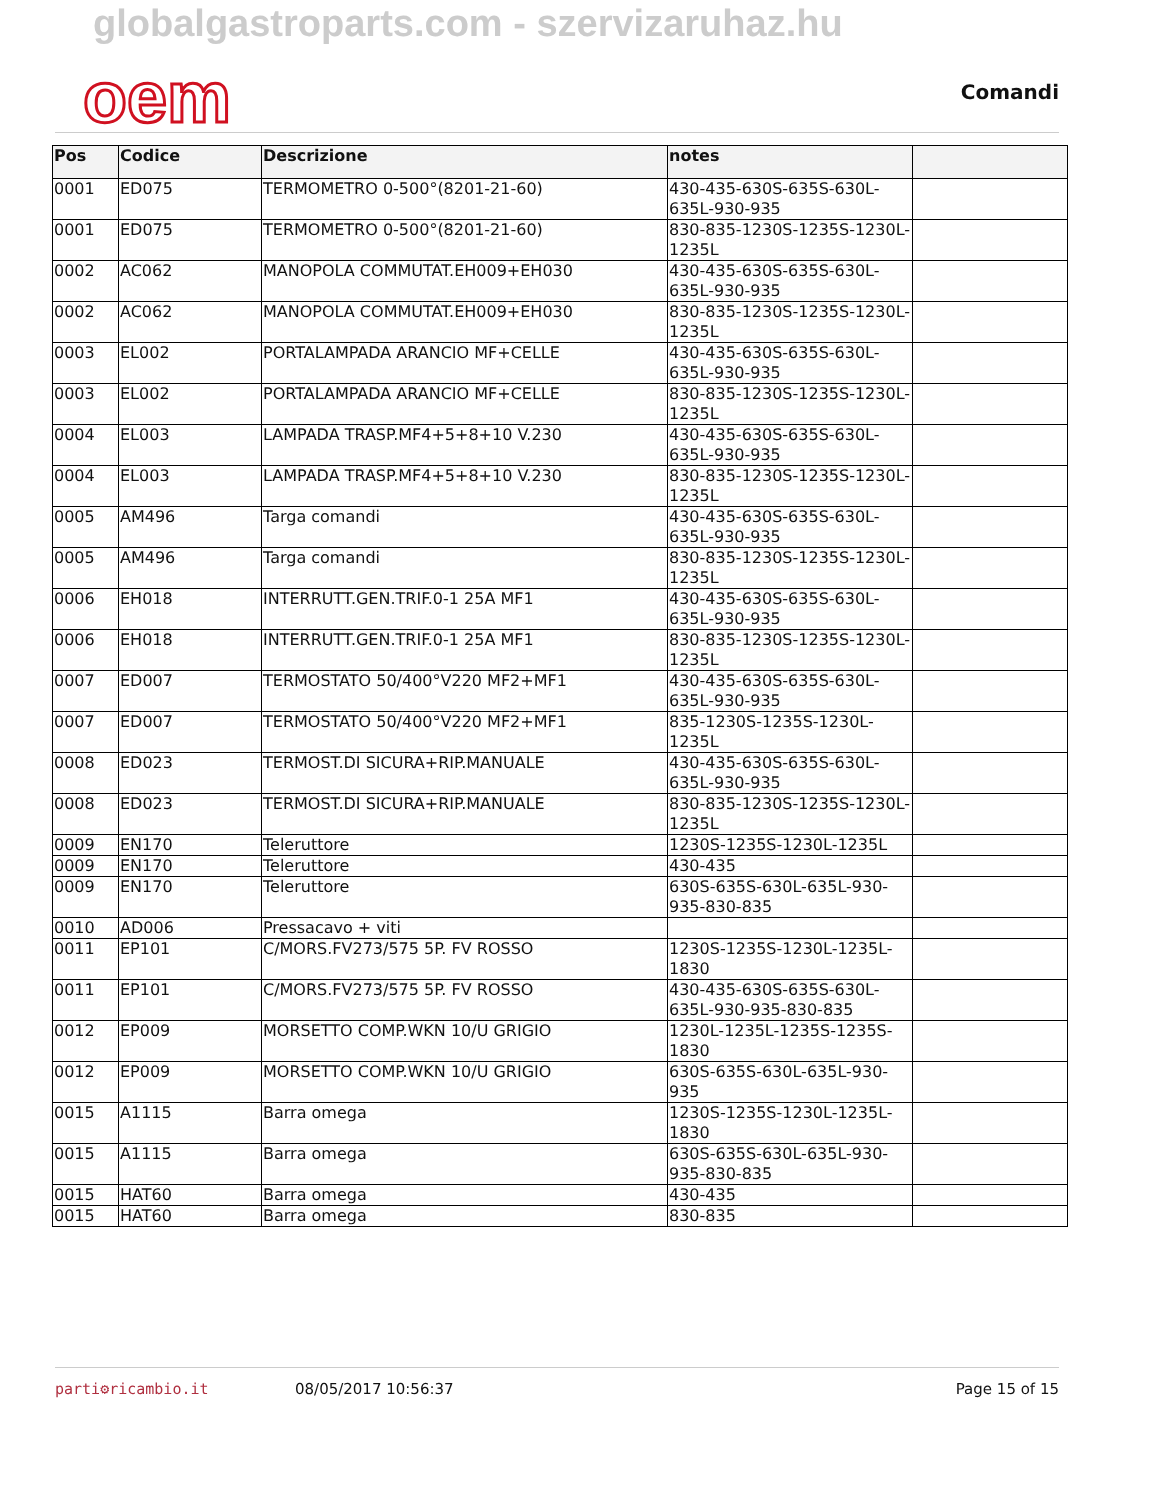globalgastroparts.com - szervizaruhaz.hu
oem
Comandi
| Pos | Codice | Descrizione | notes | |
| --- | --- | --- | --- | --- |
| 0001 | ED075 | TERMOMETRO 0-500°(8201-21-60) | 430-435-630S-635S-630L-635L-930-935 | |
| 0001 | ED075 | TERMOMETRO 0-500°(8201-21-60) | 830-835-1230S-1235S-1230L-1235L | |
| 0002 | AC062 | MANOPOLA COMMUTAT.EH009+EH030 | 430-435-630S-635S-630L-635L-930-935 | |
| 0002 | AC062 | MANOPOLA COMMUTAT.EH009+EH030 | 830-835-1230S-1235S-1230L-1235L | |
| 0003 | EL002 | PORTALAMPADA ARANCIO MF+CELLE | 430-435-630S-635S-630L-635L-930-935 | |
| 0003 | EL002 | PORTALAMPADA ARANCIO MF+CELLE | 830-835-1230S-1235S-1230L-1235L | |
| 0004 | EL003 | LAMPADA TRASP.MF4+5+8+10 V.230 | 430-435-630S-635S-630L-635L-930-935 | |
| 0004 | EL003 | LAMPADA TRASP.MF4+5+8+10 V.230 | 830-835-1230S-1235S-1230L-1235L | |
| 0005 | AM496 | Targa comandi | 430-435-630S-635S-630L-635L-930-935 | |
| 0005 | AM496 | Targa comandi | 830-835-1230S-1235S-1230L-1235L | |
| 0006 | EH018 | INTERRUTT.GEN.TRIF.0-1 25A MF1 | 430-435-630S-635S-630L-635L-930-935 | |
| 0006 | EH018 | INTERRUTT.GEN.TRIF.0-1 25A MF1 | 830-835-1230S-1235S-1230L-1235L | |
| 0007 | ED007 | TERMOSTATO 50/400°V220 MF2+MF1 | 430-435-630S-635S-630L-635L-930-935 | |
| 0007 | ED007 | TERMOSTATO 50/400°V220 MF2+MF1 | 835-1230S-1235S-1230L-1235L | |
| 0008 | ED023 | TERMOST.DI SICURA+RIP.MANUALE | 430-435-630S-635S-630L-635L-930-935 | |
| 0008 | ED023 | TERMOST.DI SICURA+RIP.MANUALE | 830-835-1230S-1235S-1230L-1235L | |
| 0009 | EN170 | Teleruttore | 1230S-1235S-1230L-1235L | |
| 0009 | EN170 | Teleruttore | 430-435 | |
| 0009 | EN170 | Teleruttore | 630S-635S-630L-635L-930-935-830-835 | |
| 0010 | AD006 | Pressacavo + viti | | |
| 0011 | EP101 | C/MORS.FV273/575 5P. FV ROSSO | 1230S-1235S-1230L-1235L-1830 | |
| 0011 | EP101 | C/MORS.FV273/575 5P. FV ROSSO | 430-435-630S-635S-630L-635L-930-935-830-835 | |
| 0012 | EP009 | MORSETTO COMP.WKN 10/U GRIGIO | 1230L-1235L-1235S-1235S-1830 | |
| 0012 | EP009 | MORSETTO COMP.WKN 10/U GRIGIO | 630S-635S-630L-635L-930-935 | |
| 0015 | A1115 | Barra omega | 1230S-1235S-1230L-1235L-1830 | |
| 0015 | A1115 | Barra omega | 630S-635S-630L-635L-930-935-830-835 | |
| 0015 | HAT60 | Barra omega | 430-435 | |
| 0015 | HAT60 | Barra omega | 830-835 | |
parti⚙ricambio.it 08/05/2017 10:56:37 Page 15 of 15